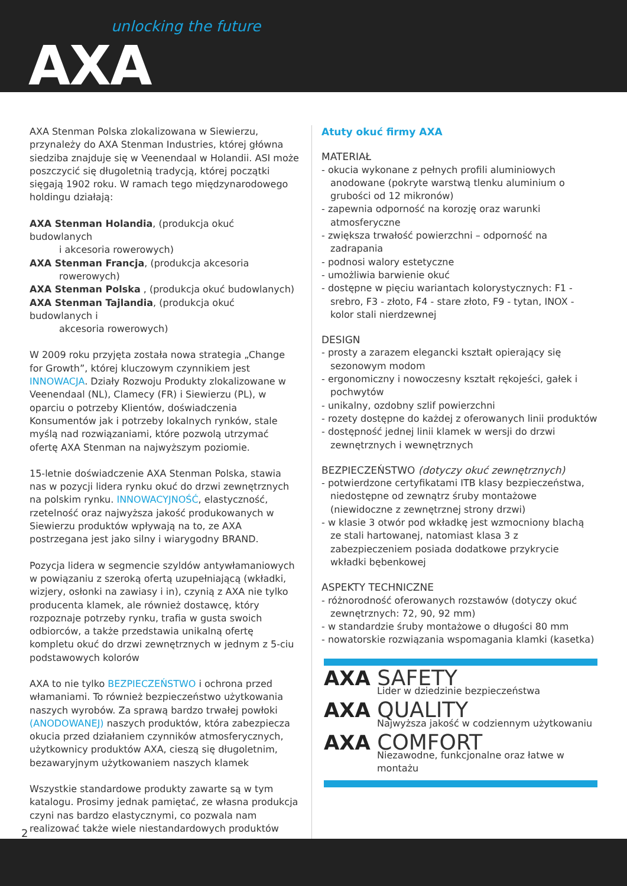unlocking the future
AXA
AXA Stenman Polska zlokalizowana w Siewierzu, przynależy do AXA Stenman Industries, której główna siedziba znajduje się w Veenendaal w Holandii. ASI może poszczycić się długoletnią tradycją, której początki sięgają 1902 roku. W ramach tego międzynarodowego holdingu działają:
AXA Stenman Holandia, (produkcja okuć budowlanych
i akcesoria rowerowych)
AXA Stenman Francja, (produkcja akcesoria
rowerowych)
AXA Stenman Polska , (produkcja okuć budowlanych)
AXA Stenman Tajlandia, (produkcja okuć budowlanych i
akcesoria rowerowych)
W 2009 roku przyjęta została nowa strategia „Change for Growth”, której kluczowym czynnikiem jest INNOWACJA. Działy Rozwoju Produkty zlokalizowane w Veenendaal (NL), Clamecy (FR) i Siewierzu (PL), w oparciu o potrzeby Klientów, doświadczenia Konsumentów jak i potrzeby lokalnych rynków, stale myślą nad rozwiązaniami, które pozwolą utrzymać ofertę AXA Stenman na najwyższym poziomie.
15-letnie doświadczenie AXA Stenman Polska, stawia nas w pozycji lidera rynku okuć do drzwi zewnętrznych na polskim rynku. INNOWACYJNOŚĆ, elastyczność, rzetelność oraz najwyższa jakość produkowanych w Siewierzu produktów wpływają na to, ze AXA postrzegana jest jako silny i wiarygodny BRAND.
Pozycja lidera w segmencie szyldów antywłamaniowych w powiązaniu z szeroką ofertą uzupełniającą (wkładki, wizjery, osłonki na zawiasy i in), czynią z AXA nie tylko producenta klamek, ale również dostawcę, który rozpoznaje potrzeby rynku, trafia w gusta swoich odbiorców, a także przedstawia unikalną ofertę kompletu okuć do drzwi zewnętrznych w jednym z 5-ciu podstawowych kolorów
AXA to nie tylko BEZPIECZEŃSTWO i ochrona przed włamaniami. To również bezpieczeństwo użytkowania naszych wyrobów. Za sprawą bardzo trwałej powłoki (ANODOWANEJ) naszych produktów, która zabezpiecza okucia przed działaniem czynników atmosferycznych, użytkownicy produktów AXA, cieszą się długoletnim, bezawaryjnym użytkowaniem naszych klamek
Wszystkie standardowe produkty zawarte są w tym katalogu. Prosimy jednak pamiętać, ze własna produkcja czyni nas bardzo elastycznymi, co pozwala nam realizować także wiele niestandardowych produktów
Atuty okuć firmy AXA
MATERIAŁ
- okucia wykonane z pełnych profili aluminiowych anodowane (pokryte warstwą tlenku aluminium o grubości od 12 mikronów)
- zapewnia odporność na korozję oraz warunki atmosferyczne
- zwiększa trwałość powierzchni – odporność na zadrapania
- podnosi walory estetyczne
- umożliwia barwienie okuć
- dostępne w pięciu wariantach kolorystycznych: F1 - srebro, F3 - złoto, F4 - stare złoto, F9 - tytan, INOX - kolor stali nierdzewnej
DESIGN
- prosty a zarazem elegancki kształt opierający się sezonowym modom
- ergonomiczny i nowoczesny kształt rękojeści, gałek i pochwytów
- unikalny, ozdobny szlif powierzchni
- rozety dostępne do każdej z oferowanych linii produktów
- dostępność jednej linii klamek w wersji do drzwi zewnętrznych i wewnętrznych
BEZPIECZEŃSTWO (dotyczy okuć zewnętrznych)
- potwierdzone certyfikatami ITB klasy bezpieczeństwa, niedostępne od zewnątrz śruby montażowe (niewidoczne z zewnętrznej strony drzwi)
- w klasie 3 otwór pod wkładkę jest wzmocniony blachą ze stali hartowanej, natomiast klasa 3 z zabezpieczeniem posiada dodatkowe przykrycie wkładki bębenkowej
ASPEKTY TECHNICZNE
- różnorodność oferowanych rozstawów (dotyczy okuć zewnętrznych: 72, 90, 92 mm)
- w standardzie śruby montażowe o długości 80 mm
- nowatorskie rozwiązania wspomagania klamki (kasetka)
AXA SAFETY
Lider w dziedzinie bezpieczeństwa
AXA QUALITY
Najwyższa jakość w codziennym użytkowaniu
AXA COMFORT
Niezawodne, funkcjonalne oraz łatwe w montażu
2